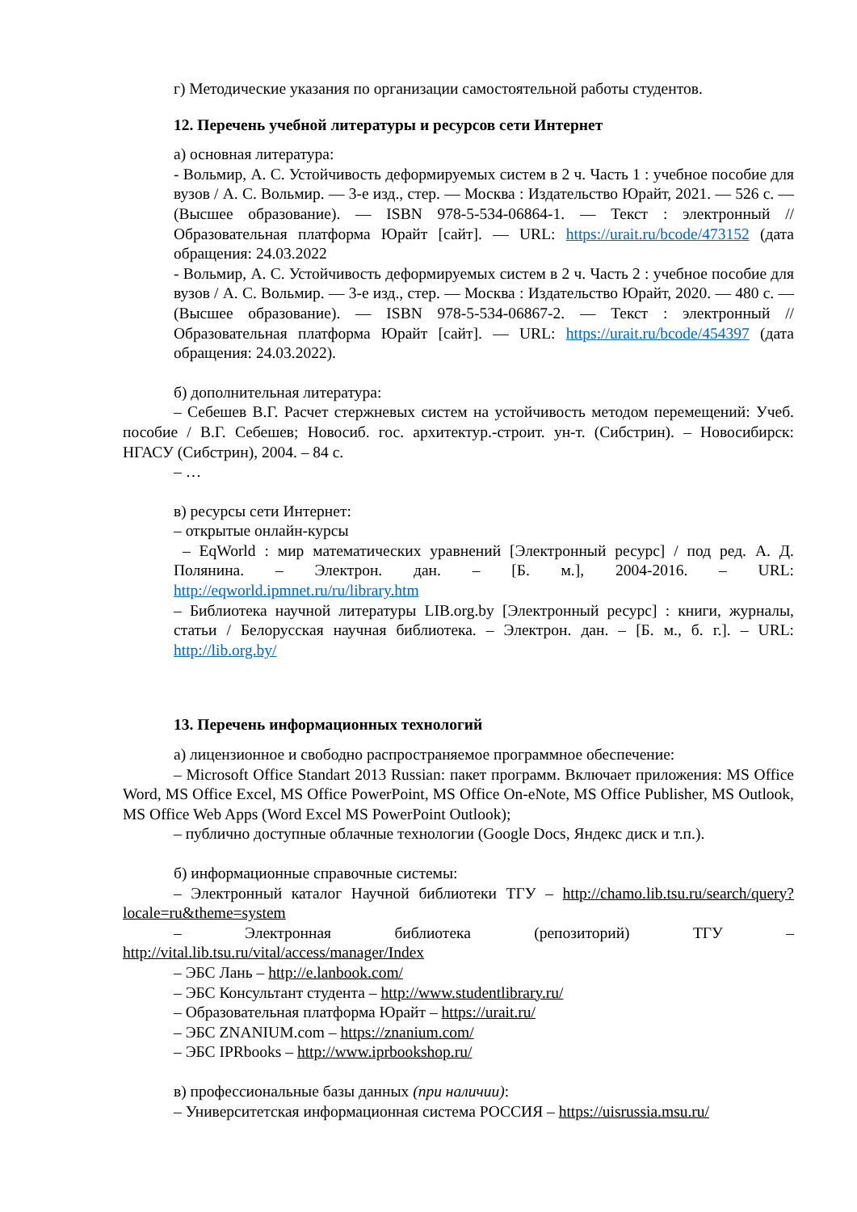г) Методические указания по организации самостоятельной работы студентов.
12. Перечень учебной литературы и ресурсов сети Интернет
а) основная литература:
- Вольмир, А. С. Устойчивость деформируемых систем в 2 ч. Часть 1 : учебное пособие для вузов / А. С. Вольмир. — 3-е изд., стер. — Москва : Издательство Юрайт, 2021. — 526 с. — (Высшее образование). — ISBN 978-5-534-06864-1. — Текст : электронный // Образовательная платформа Юрайт [сайт]. — URL: https://urait.ru/bcode/473152 (дата обращения: 24.03.2022
- Вольмир, А. С. Устойчивость деформируемых систем в 2 ч. Часть 2 : учебное пособие для вузов / А. С. Вольмир. — 3-е изд., стер. — Москва : Издательство Юрайт, 2020. — 480 с. — (Высшее образование). — ISBN 978-5-534-06867-2. — Текст : электронный // Образовательная платформа Юрайт [сайт]. — URL: https://urait.ru/bcode/454397 (дата обращения: 24.03.2022).
б) дополнительная литература:
– Себешев В.Г. Расчет стержневых систем на устойчивость методом перемещений: Учеб. пособие / В.Г. Себешев; Новосиб. гос. архитектур.-строит. ун-т. (Сибстрин). – Новосибирск: НГАСУ (Сибстрин), 2004. – 84 с.
– …
в) ресурсы сети Интернет:
– открытые онлайн-курсы
– EqWorld : мир математических уравнений [Электронный ресурс] / под ред. А. Д. Полянина. – Электрон. дан. – [Б. м.], 2004-2016. – URL: http://eqworld.ipmnet.ru/ru/library.htm
– Библиотека научной литературы LIB.org.by [Электронный ресурс] : книги, журналы, статьи / Белорусская научная библиотека. – Электрон. дан. – [Б. м., б. г.]. – URL: http://lib.org.by/
13. Перечень информационных технологий
а) лицензионное и свободно распространяемое программное обеспечение:
– Microsoft Office Standart 2013 Russian: пакет программ. Включает приложения: MS Office Word, MS Office Excel, MS Office PowerPoint, MS Office On-eNote, MS Office Publisher, MS Outlook, MS Office Web Apps (Word Excel MS PowerPoint Outlook);
– публично доступные облачные технологии (Google Docs, Яндекс диск и т.п.).
б) информационные справочные системы:
– Электронный каталог Научной библиотеки ТГУ – http://chamo.lib.tsu.ru/search/query?locale=ru&theme=system
– Электронная библиотека (репозиторий) ТГУ – http://vital.lib.tsu.ru/vital/access/manager/Index
– ЭБС Лань – http://e.lanbook.com/
– ЭБС Консультант студента – http://www.studentlibrary.ru/
– Образовательная платформа Юрайт – https://urait.ru/
– ЭБС ZNANIUM.com – https://znanium.com/
– ЭБС IPRbooks – http://www.iprbookshop.ru/
в) профессиональные базы данных (при наличии):
– Университетская информационная система РОССИЯ – https://uisrussia.msu.ru/